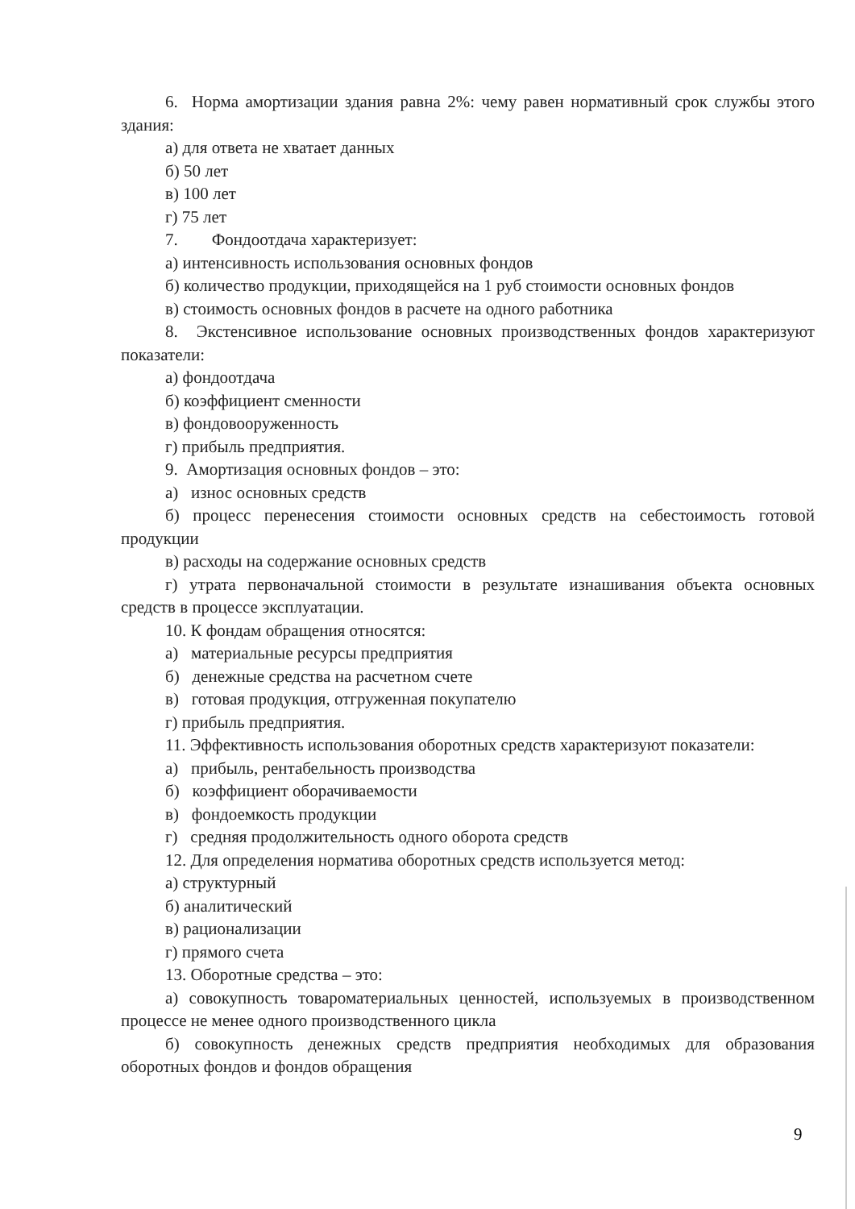6. Норма амортизации здания равна 2%: чему равен нормативный срок службы этого здания:
а) для ответа не хватает данных
б) 50 лет
в) 100 лет
г) 75 лет
7. Фондоотдача характеризует:
а) интенсивность использования основных фондов
б) количество продукции, приходящейся на 1 руб стоимости основных фондов
в) стоимость основных фондов в расчете на одного работника
8. Экстенсивное использование основных производственных фондов характеризуют показатели:
а) фондоотдача
б) коэффициент сменности
в) фондовооруженность
г) прибыль предприятия.
9. Амортизация основных фондов – это:
а) износ основных средств
б) процесс перенесения стоимости основных средств на себестоимость готовой продукции
в) расходы на содержание основных средств
г) утрата первоначальной стоимости в результате изнашивания объекта основных средств в процессе эксплуатации.
10. К фондам обращения относятся:
а) материальные ресурсы предприятия
б) денежные средства на расчетном счете
в) готовая продукция, отгруженная покупателю
г) прибыль предприятия.
11. Эффективность использования оборотных средств характеризуют показатели:
а) прибыль, рентабельность производства
б) коэффициент оборачиваемости
в) фондоемкость продукции
г) средняя продолжительность одного оборота средств
12. Для определения норматива оборотных средств используется метод:
а) структурный
б) аналитический
в) рационализации
г) прямого счета
13. Оборотные средства – это:
а) совокупность товароматериальных ценностей, используемых в производственном процессе не менее одного производственного цикла
б) совокупность денежных средств предприятия необходимых для образования оборотных фондов и фондов обращения
9